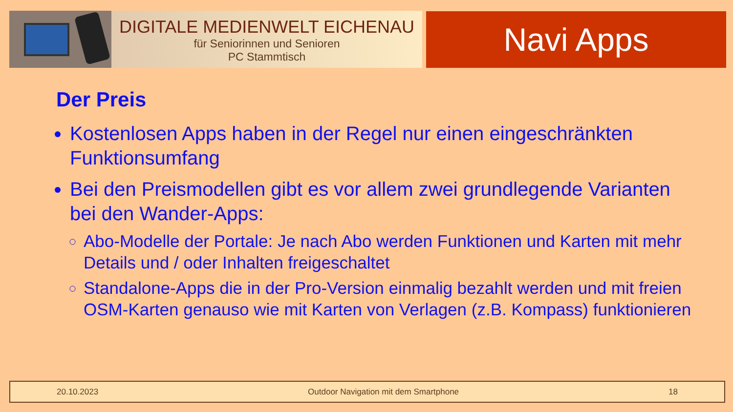DIGITALE MEDIENWELT EICHENAU
für Seniorinnen und Senioren
PC Stammtisch
Navi Apps
Der Preis
Kostenlosen Apps haben in der Regel nur einen eingeschränkten Funktionsumfang
Bei den Preismodellen gibt es vor allem zwei grundlegende Varianten bei den Wander-Apps:
Abo-Modelle der Portale: Je nach Abo werden Funktionen und Karten mit mehr Details und / oder Inhalten freigeschaltet
Standalone-Apps die in der Pro-Version einmalig bezahlt werden und mit freien OSM-Karten genauso wie mit Karten von Verlagen (z.B. Kompass) funktionieren
20.10.2023 Outdoor Navigation mit dem Smartphone 18